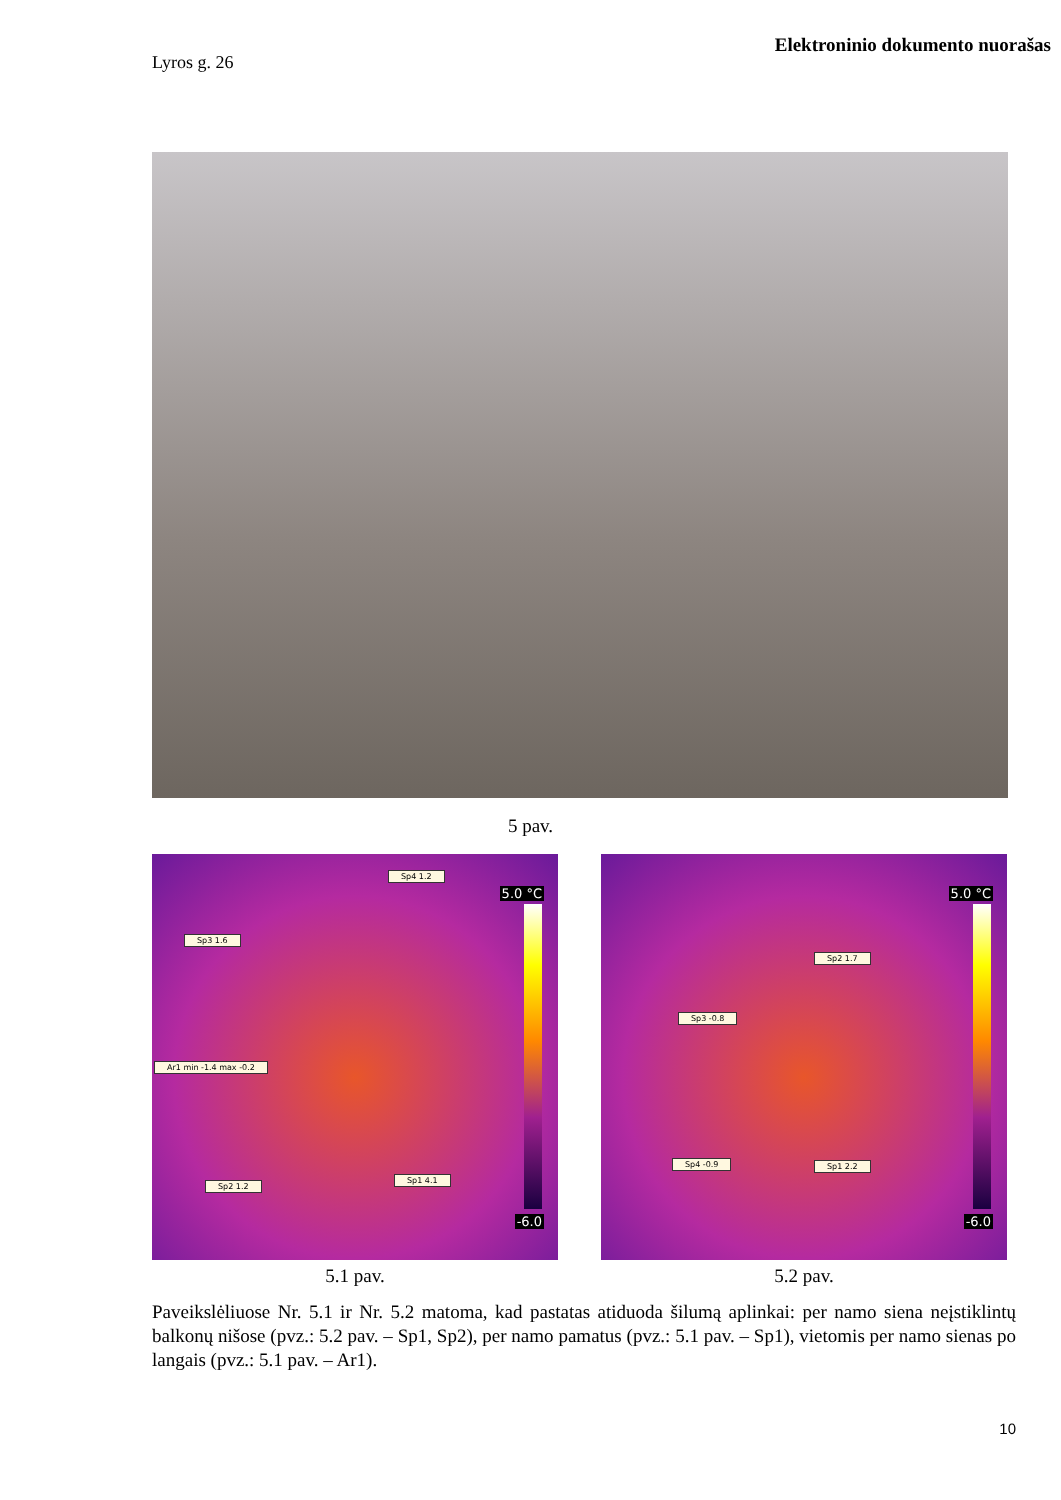Elektroninio dokumento nuorašas
Lyros g. 26
5 pav.
Sp4 1.2
Sp3 1.6
Ar1 min -1.4 max -0.2
Sp2 1.2
Sp1 4.1
5.0 °C
-6.0
Sp2 1.7
Sp3 -0.8
Sp4 -0.9 Sp1 2.2
5.0 °C
-6.0
5.1 pav. 5.2 pav.
Paveikslėliuose Nr. 5.1 ir Nr. 5.2 matoma, kad pastatas atiduoda šilumą aplinkai: per namo siena neįstiklintų balkonų nišose (pvz.: 5.2 pav. – Sp1, Sp2), per namo pamatus (pvz.: 5.1 pav. – Sp1), vietomis per namo sienas po langais (pvz.: 5.1 pav. – Ar1).
10